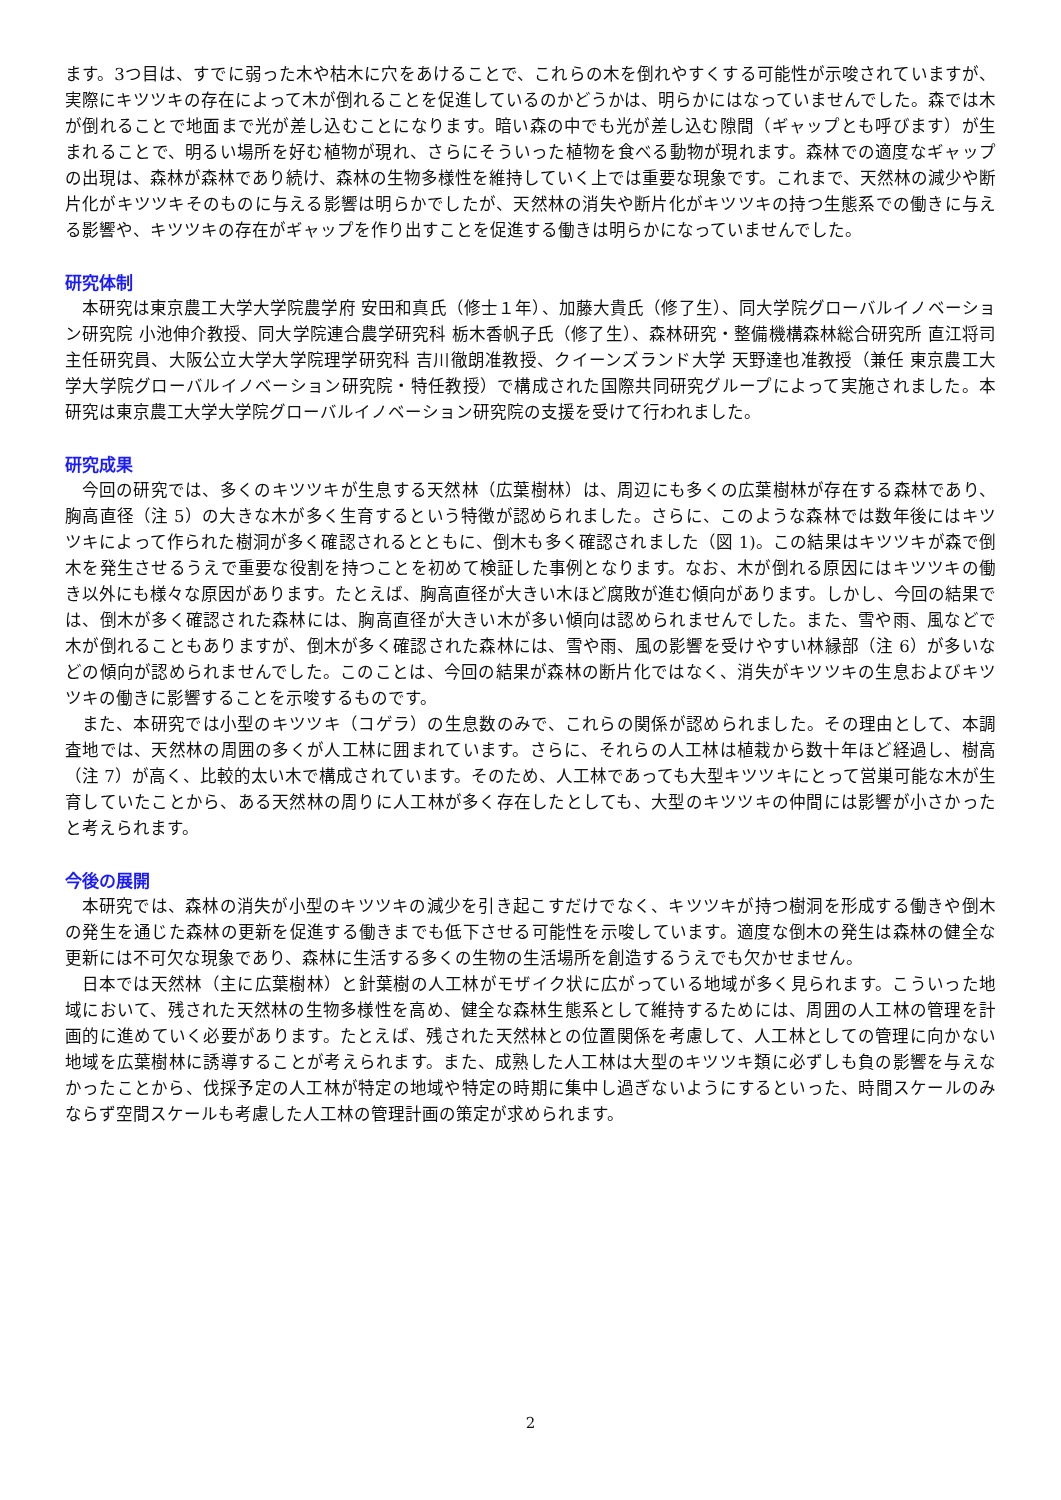ます。3つ目は、すでに弱った木や枯木に穴をあけることで、これらの木を倒れやすくする可能性が示唆されていますが、実際にキツツキの存在によって木が倒れることを促進しているのかどうかは、明らかにはなっていませんでした。森では木が倒れることで地面まで光が差し込むことになります。暗い森の中でも光が差し込む隙間（ギャップとも呼びます）が生まれることで、明るい場所を好む植物が現れ、さらにそういった植物を食べる動物が現れます。森林での適度なギャップの出現は、森林が森林であり続け、森林の生物多様性を維持していく上では重要な現象です。これまで、天然林の減少や断片化がキツツキそのものに与える影響は明らかでしたが、天然林の消失や断片化がキツツキの持つ生態系での働きに与える影響や、キツツキの存在がギャップを作り出すことを促進する働きは明らかになっていませんでした。
研究体制
本研究は東京農工大学大学院農学府 安田和真氏（修士１年）、加藤大貴氏（修了生）、同大学院グローバルイノベーション研究院 小池伸介教授、同大学院連合農学研究科 栃木香帆子氏（修了生）、森林研究・整備機構森林総合研究所 直江将司主任研究員、大阪公立大学大学院理学研究科 吉川徹朗准教授、クイーンズランド大学 天野達也准教授（兼任 東京農工大学大学院グローバルイノベーション研究院・特任教授）で構成された国際共同研究グループによって実施されました。本研究は東京農工大学大学院グローバルイノベーション研究院の支援を受けて行われました。
研究成果
今回の研究では、多くのキツツキが生息する天然林（広葉樹林）は、周辺にも多くの広葉樹林が存在する森林であり、胸高直径（注 5）の大きな木が多く生育するという特徴が認められました。さらに、このような森林では数年後にはキツツキによって作られた樹洞が多く確認されるとともに、倒木も多く確認されました（図 1)。この結果はキツツキが森で倒木を発生させるうえで重要な役割を持つことを初めて検証した事例となります。なお、木が倒れる原因にはキツツキの働き以外にも様々な原因があります。たとえば、胸高直径が大きい木ほど腐敗が進む傾向があります。しかし、今回の結果では、倒木が多く確認された森林には、胸高直径が大きい木が多い傾向は認められませんでした。また、雪や雨、風などで木が倒れることもありますが、倒木が多く確認された森林には、雪や雨、風の影響を受けやすい林縁部（注 6）が多いなどの傾向が認められませんでした。このことは、今回の結果が森林の断片化ではなく、消失がキツツキの生息およびキツツキの働きに影響することを示唆するものです。
また、本研究では小型のキツツキ（コゲラ）の生息数のみで、これらの関係が認められました。その理由として、本調査地では、天然林の周囲の多くが人工林に囲まれています。さらに、それらの人工林は植栽から数十年ほど経過し、樹高（注 7）が高く、比較的太い木で構成されています。そのため、人工林であっても大型キツツキにとって営巣可能な木が生育していたことから、ある天然林の周りに人工林が多く存在したとしても、大型のキツツキの仲間には影響が小さかったと考えられます。
今後の展開
本研究では、森林の消失が小型のキツツキの減少を引き起こすだけでなく、キツツキが持つ樹洞を形成する働きや倒木の発生を通じた森林の更新を促進する働きまでも低下させる可能性を示唆しています。適度な倒木の発生は森林の健全な更新には不可欠な現象であり、森林に生活する多くの生物の生活場所を創造するうえでも欠かせません。
日本では天然林（主に広葉樹林）と針葉樹の人工林がモザイク状に広がっている地域が多く見られます。こういった地域において、残された天然林の生物多様性を高め、健全な森林生態系として維持するためには、周囲の人工林の管理を計画的に進めていく必要があります。たとえば、残された天然林との位置関係を考慮して、人工林としての管理に向かない地域を広葉樹林に誘導することが考えられます。また、成熟した人工林は大型のキツツキ類に必ずしも負の影響を与えなかったことから、伐採予定の人工林が特定の地域や特定の時期に集中し過ぎないようにするといった、時間スケールのみならず空間スケールも考慮した人工林の管理計画の策定が求められます。
2